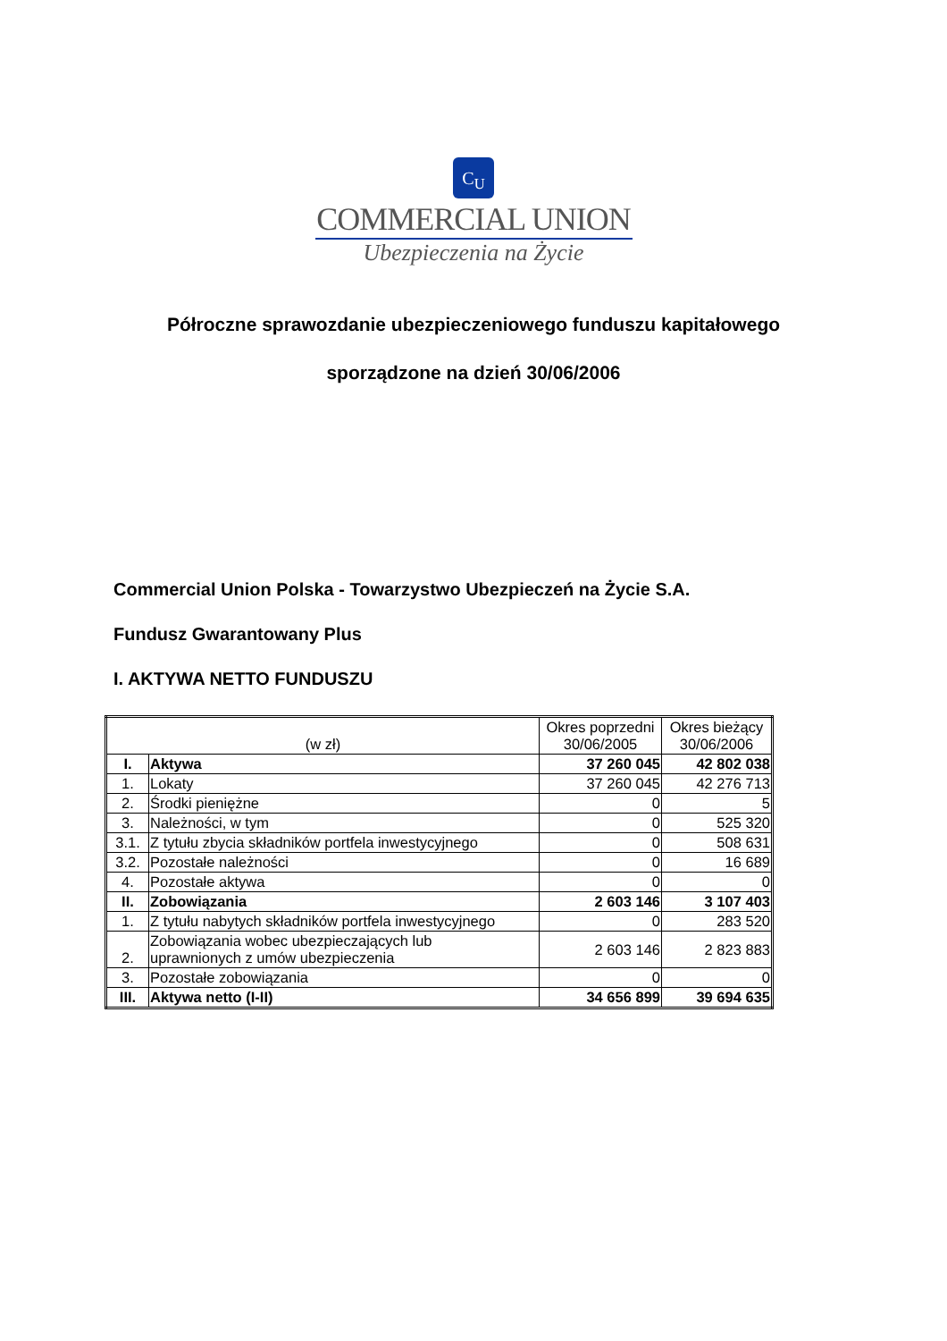C<sub>U</sub>
COMMERCIAL UNION
Ubezpieczenia na Życie
Półroczne sprawozdanie ubezpieczeniowego funduszu kapitałowego
sporządzone na dzień 30/06/2006
Commercial Union Polska - Towarzystwo Ubezpieczeń na Życie S.A.
Fundusz Gwarantowany Plus
I. AKTYWA NETTO FUNDUSZU
| (w zł) | | Okres poprzedni 30/06/2005 | Okres bieżący 30/06/2006 |
| --- | --- | --- | --- |
| I. | Aktywa | 37 260 045 | 42 802 038 |
| 1. | Lokaty | 37 260 045 | 42 276 713 |
| 2. | Środki pieniężne | 0 | 5 |
| 3. | Należności, w tym | 0 | 525 320 |
| 3.1. | Z tytułu zbycia składników portfela inwestycyjnego | 0 | 508 631 |
| 3.2. | Pozostałe należności | 0 | 16 689 |
| 4. | Pozostałe aktywa | 0 | 0 |
| II. | Zobowiązania | 2 603 146 | 3 107 403 |
| 1. | Z tytułu nabytych składników portfela inwestycyjnego | 0 | 283 520 |
| 2. | Zobowiązania wobec ubezpieczających lub uprawnionych z umów ubezpieczenia | 2 603 146 | 2 823 883 |
| 3. | Pozostałe zobowiązania | 0 | 0 |
| III. | Aktywa netto (I-II) | 34 656 899 | 39 694 635 |